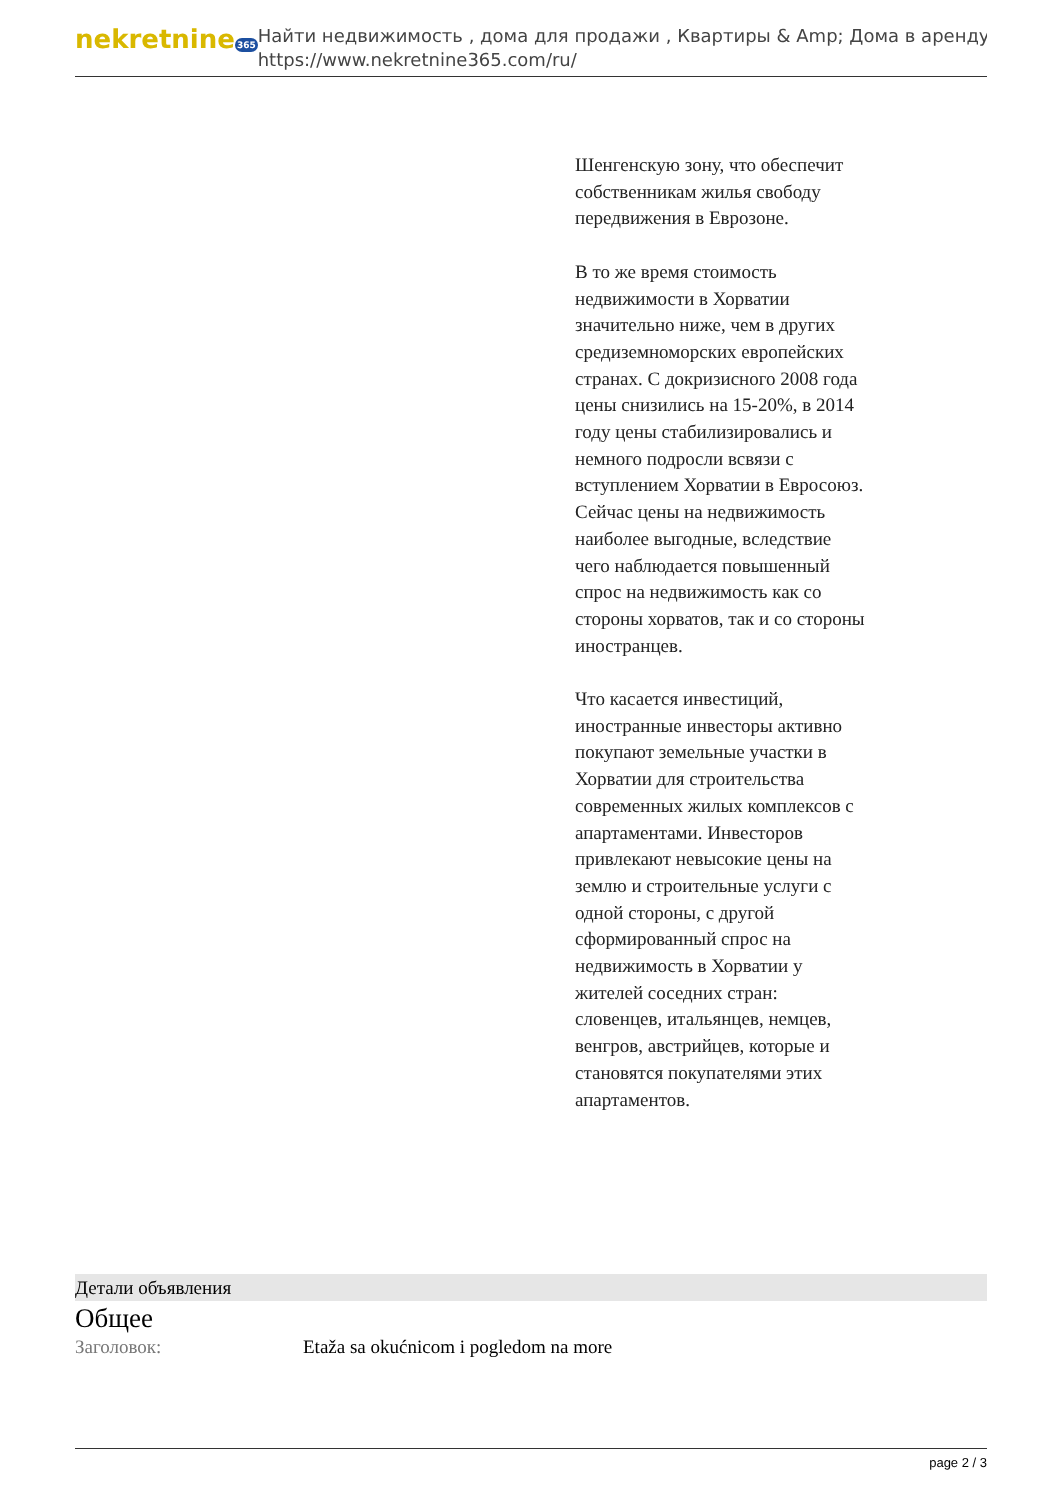nekretnine365
Найти недвижимость , дома для продажи , Квартиры & Amp; Дома в аренду
https://www.nekretnine365.com/ru/
Шенгенскую зону, что обеспечит собственникам жилья свободу передвижения в Еврозоне.
В то же время стоимость недвижимости в Хорватии значительно ниже, чем в других средиземноморских европейских странах. С докризисного 2008 года цены снизились на 15-20%, в 2014 году цены стабилизировались и немного подросли всвязи с вступлением Хорватии в Евросоюз. Сейчас цены на недвижимость наиболее выгодные, вследствие чего наблюдается повышенный спрос на недвижимость как со стороны хорватов, так и со стороны иностранцев.
Что касается инвестиций, иностранные инвесторы активно покупают земельные участки в Хорватии для строительства современных жилых комплексов с апартаментами. Инвесторов привлекают невысокие цены на землю и строительные услуги с одной стороны, с другой сформированный спрос на недвижимость в Хорватии у жителей соседних стран: словенцев, итальянцев, немцев, венгров, австрийцев, которые и становятся покупателями этих апартаментов.
Детали объявления
Общее
| Заголовок: | Etaža sa okućnicom i pogledom na more |
page 2 / 3